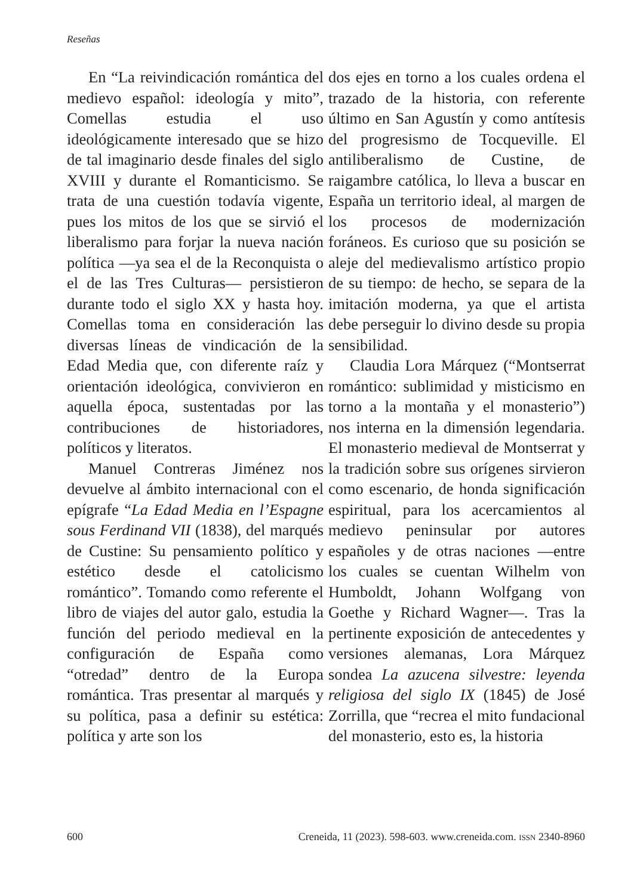Reseñas
En “La reivindicación romántica del medievo español: ideología y mito”, Comellas estudia el uso ideológicamente interesado que se hizo de tal imaginario desde finales del siglo XVIII y durante el Romanticismo. Se trata de una cuestión todavía vigente, pues los mitos de los que se sirvió el liberalismo para forjar la nueva nación política —ya sea el de la Reconquista o el de las Tres Culturas— persistieron durante todo el siglo XX y hasta hoy. Comellas toma en consideración las diversas líneas de vindicación de la Edad Media que, con diferente raíz y orientación ideológica, convivieron en aquella época, sustentadas por las contribuciones de historiadores, políticos y literatos.
Manuel Contreras Jiménez nos devuelve al ámbito internacional con el epígrafe “La Edad Media en l’Espagne sous Ferdinand VII (1838), del marqués de Custine: Su pensamiento político y estético desde el catolicismo romántico”. Tomando como referente el libro de viajes del autor galo, estudia la función del periodo medieval en la configuración de España como “otredad” dentro de la Europa romántica. Tras presentar al marqués y su política, pasa a definir su estética: política y arte son los
dos ejes en torno a los cuales ordena el trazado de la historia, con referente último en San Agustín y como antítesis del progresismo de Tocqueville. El antiliberalismo de Custine, de raigambre católica, lo lleva a buscar en España un territorio ideal, al margen de los procesos de modernización foráneos. Es curioso que su posición se aleje del medievalismo artístico propio de su tiempo: de hecho, se separa de la imitación moderna, ya que el artista debe perseguir lo divino desde su propia sensibilidad.
Claudia Lora Márquez (“Montserrat romántico: sublimidad y misticismo en torno a la montaña y el monasterio”) nos interna en la dimensión legendaria. El monasterio medieval de Montserrat y la tradición sobre sus orígenes sirvieron como escenario, de honda significación espiritual, para los acercamientos al medievo peninsular por autores españoles y de otras naciones —entre los cuales se cuentan Wilhelm von Humboldt, Johann Wolfgang von Goethe y Richard Wagner—. Tras la pertinente exposición de antecedentes y versiones alemanas, Lora Márquez sondea La azucena silvestre: leyenda religiosa del siglo IX (1845) de José Zorrilla, que “recrea el mito fundacional del monasterio, esto es, la historia
600 Creneida, 11 (2023). 598-603. www.creneida.com. ISSN 2340-8960